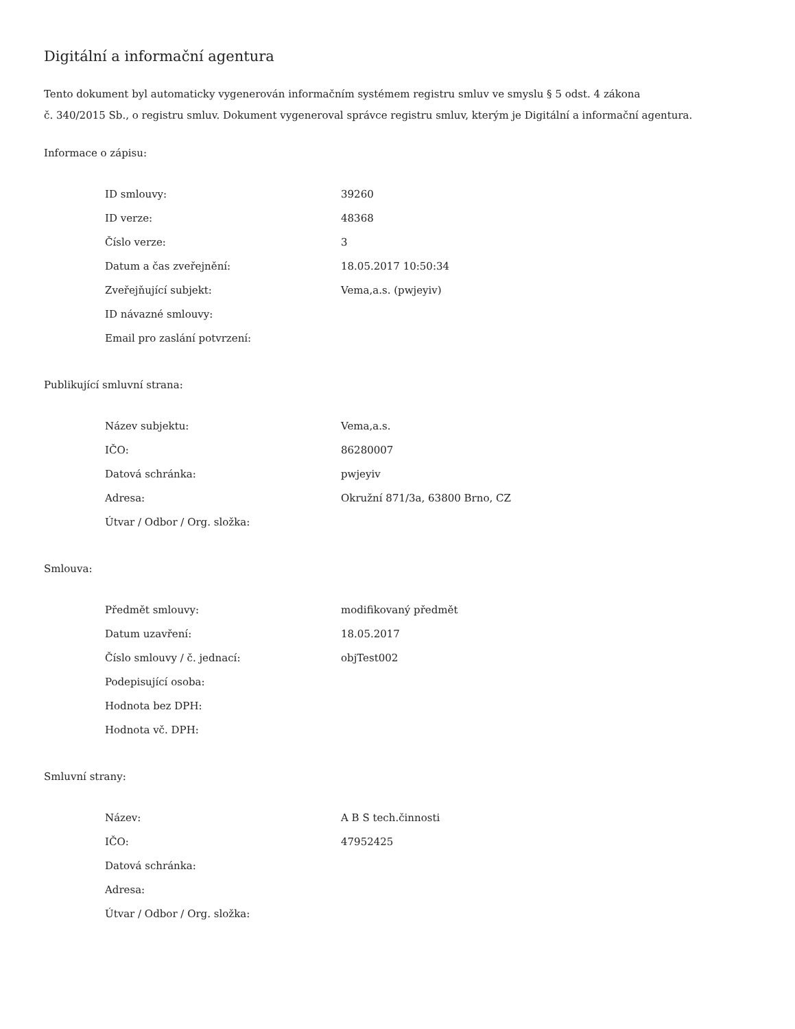Digitální a informační agentura
Tento dokument byl automaticky vygenerován informačním systémem registru smluv ve smyslu § 5 odst. 4 zákona
č. 340/2015 Sb., o registru smluv. Dokument vygeneroval správce registru smluv, kterým je Digitální a informační agentura.
Informace o zápisu:
| ID smlouvy: | 39260 |
| ID verze: | 48368 |
| Číslo verze: | 3 |
| Datum a čas zveřejnění: | 18.05.2017 10:50:34 |
| Zveřejňující subjekt: | Vema,a.s. (pwjeyiv) |
| ID návazné smlouvy: | |
| Email pro zaslání potvrzení: | |
Publikující smluvní strana:
| Název subjektu: | Vema,a.s. |
| IČO: | 86280007 |
| Datová schránka: | pwjeyiv |
| Adresa: | Okružní 871/3a, 63800 Brno, CZ |
| Útvar / Odbor / Org. složka: | |
Smlouva:
| Předmět smlouvy: | modifikovaný předmět |
| Datum uzavření: | 18.05.2017 |
| Číslo smlouvy / č. jednací: | objTest002 |
| Podepisující osoba: | |
| Hodnota bez DPH: | |
| Hodnota vč. DPH: | |
Smluvní strany:
| Název: | A B S tech.činnosti |
| IČO: | 47952425 |
| Datová schránka: | |
| Adresa: | |
| Útvar / Odbor / Org. složka: | |